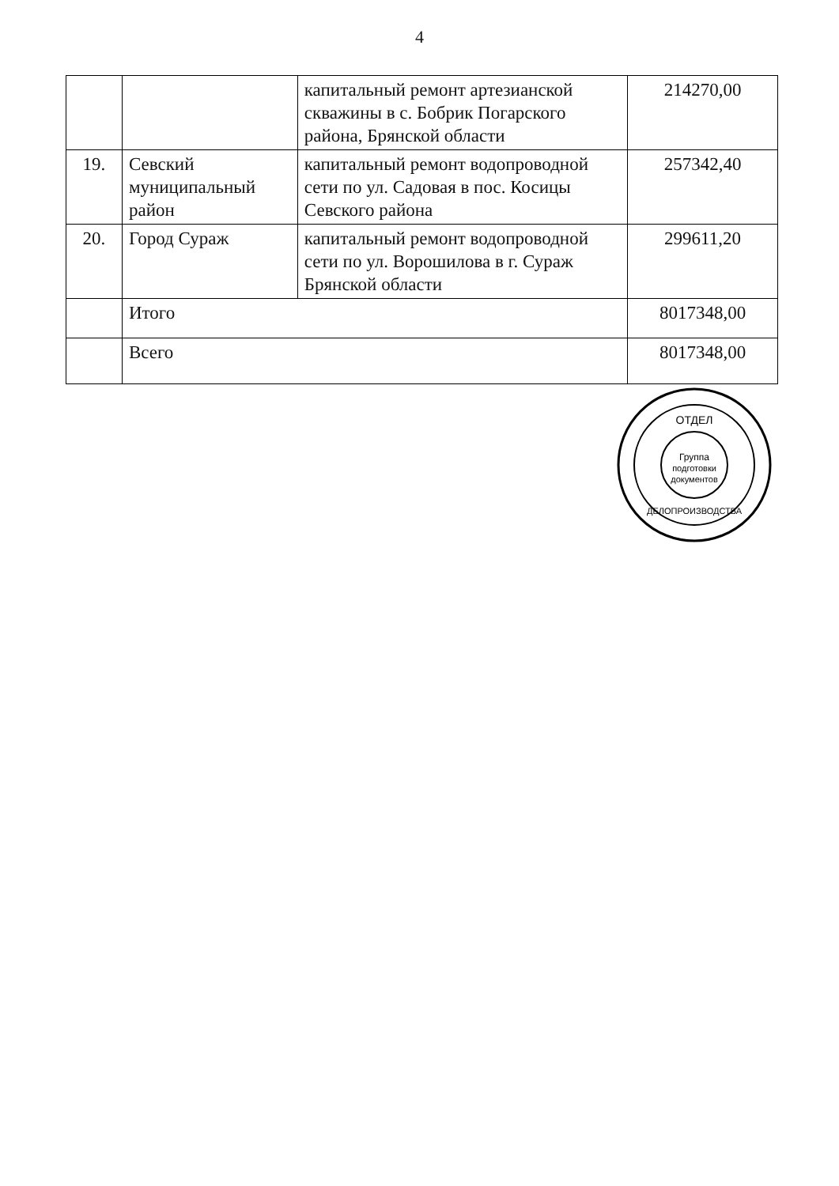4
| | | капитальный ремонт артезианской скважины в с. Бобрик Погарского района, Брянской области | 214270,00 |
| 19. | Севский муниципальный район | капитальный ремонт водопроводной сети по ул. Садовая в пос. Косицы Севского района | 257342,40 |
| 20. | Город Сураж | капитальный ремонт водопроводной сети по ул. Ворошилова в г. Сураж Брянской области | 299611,20 |
| | Итого | | 8017348,00 |
| | Всего | | 8017348,00 |
Группа
подготовки
документов
ОТДЕЛ
ДЕЛОПРОИЗВОДСТВА